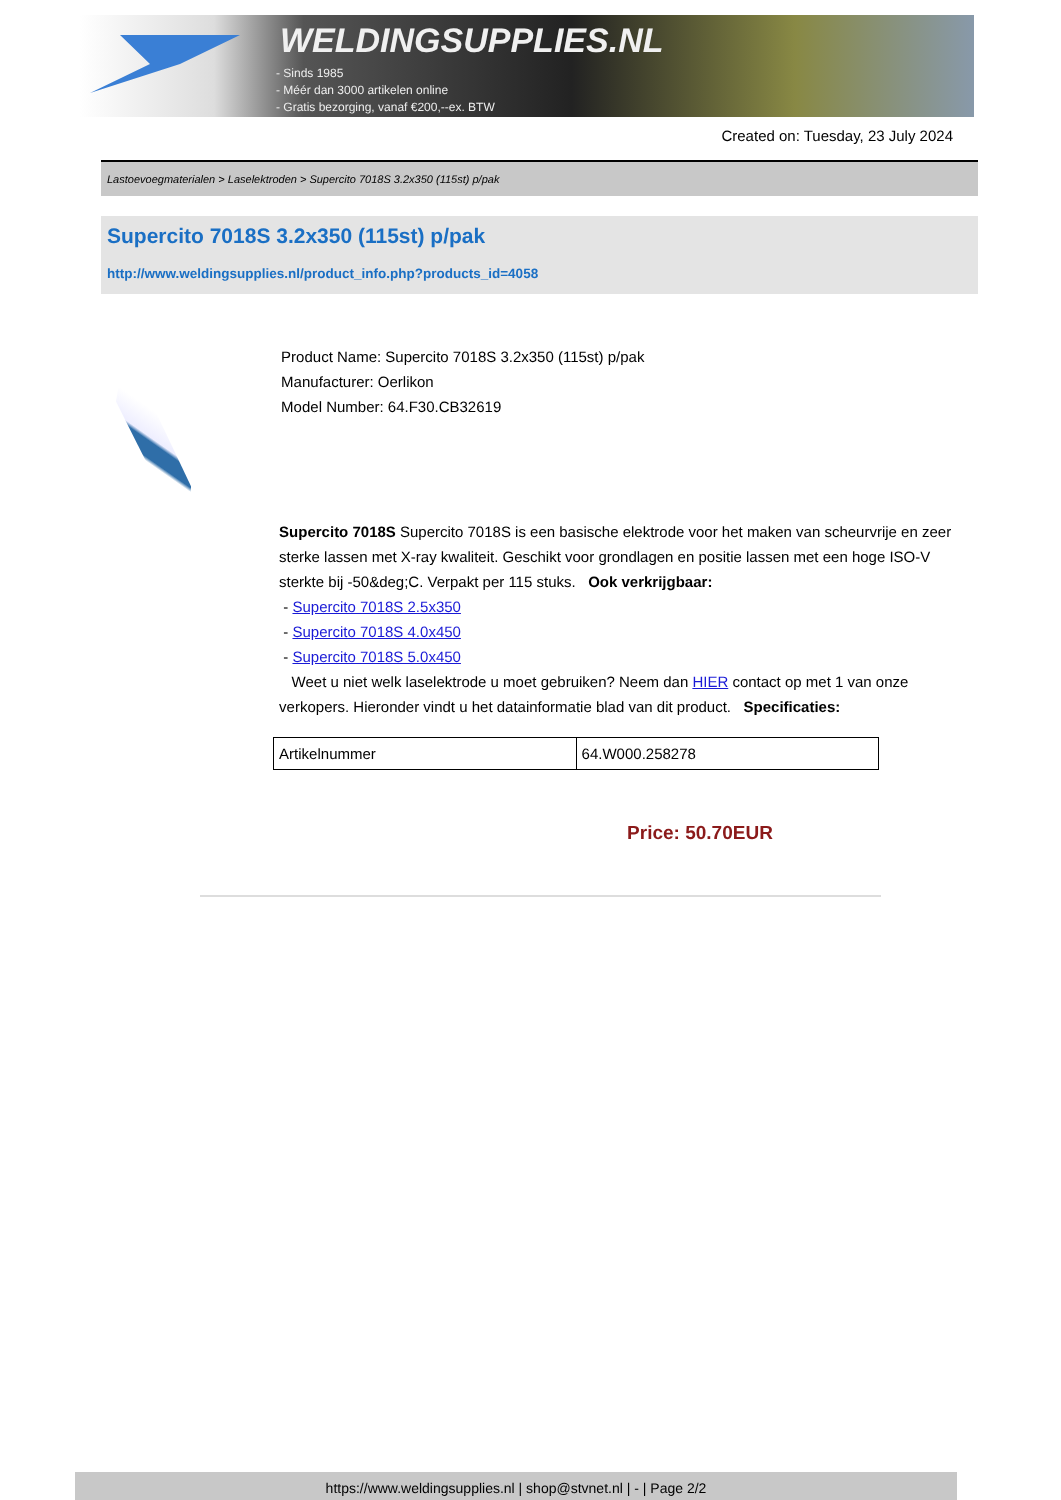WELDINGSUPPLIES.NL
- Sinds 1985
- Méér dan 3000 artikelen online
- Gratis bezorging, vanaf €200,--ex. BTW
Created on: Tuesday, 23 July 2024
Lastoevoegmaterialen > Laselektroden > Supercito 7018S 3.2x350 (115st) p/pak
Supercito 7018S 3.2x350 (115st) p/pak
http://www.weldingsupplies.nl/product_info.php?products_id=4058
Product Name: Supercito 7018S 3.2x350 (115st) p/pak
Manufacturer: Oerlikon
Model Number: 64.F30.CB32619
Supercito 7018S Supercito 7018S is een basische elektrode voor het maken van scheurvrije en zeer sterke lassen met X-ray kwaliteit. Geschikt voor grondlagen en positie lassen met een hoge ISO-V sterkte bij -50&deg;C. Verpakt per 115 stuks. Ook verkrijgbaar:
- Supercito 7018S 2.5x350
- Supercito 7018S 4.0x450
- Supercito 7018S 5.0x450
Weet u niet welk laselektrode u moet gebruiken? Neem dan HIER contact op met 1 van onze verkopers. Hieronder vindt u het datainformatie blad van dit product. Specificaties:
| Artikelnummer | 64.W000.258278 |
Price: 50.70EUR
https://www.weldingsupplies.nl | shop@stvnet.nl | - | Page 2/2